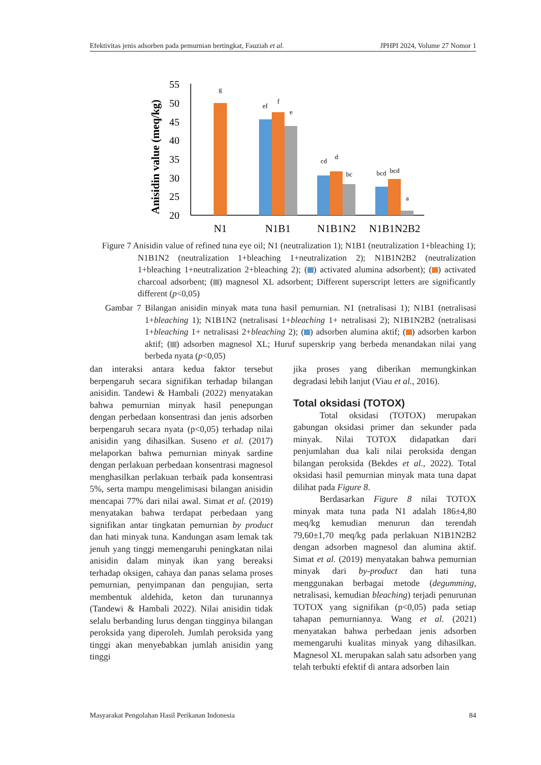Efektivitas jenis adsorben pada pemurnian bertingkat, Fauziah et al. JPHPI 2024, Volume 27 Nomor 1
Anisidin value (meq/kg)
55
50
45
40
35
30
25
20
g
ef
f
e
cd
d
bc
bcd
bcd
a
N1
N1B1
N1B1N2
N1B1N2B2
Figure 7 Anisidin value of refined tuna eye oil; N1 (neutralization 1); N1B1 (neutralization 1+bleaching 1); N1B1N2 (neutralization 1+bleaching 1+neutralization 2); N1B1N2B2 (neutralization 1+bleaching 1+neutralization 2+bleaching 2); ( ) activated alumina adsorbent); ( ) activated charcoal adsorbent; ( ) magnesol XL adsorbent; Different superscript letters are significantly different (p<0,05)
Gambar 7 Bilangan anisidin minyak mata tuna hasil pemurnian. N1 (netralisasi 1); N1B1 (netralisasi 1+bleaching 1); N1B1N2 (netralisasi 1+bleaching 1+ netralisasi 2); N1B1N2B2 (netralisasi 1+bleaching 1+ netralisasi 2+bleaching 2); ( ) adsorben alumina aktif; ( ) adsorben karbon aktif; ( ) adsorben magnesol XL; Huruf superskrip yang berbeda menandakan nilai yang berbeda nyata (p<0,05)
dan interaksi antara kedua faktor tersebut berpengaruh secara signifikan terhadap bilangan anisidin. Tandewi & Hambali (2022) menyatakan bahwa pemurnian minyak hasil penepungan dengan perbedaan konsentrasi dan jenis adsorben berpengaruh secara nyata (p<0,05) terhadap nilai anisidin yang dihasilkan. Suseno et al. (2017) melaporkan bahwa pemurnian minyak sardine dengan perlakuan perbedaan konsentrasi magnesol menghasilkan perlakuan terbaik pada konsentrasi 5%, serta mampu mengelimisasi bilangan anisidin mencapai 77% dari nilai awal. Simat et al. (2019) menyatakan bahwa terdapat perbedaan yang signifikan antar tingkatan pemurnian by product dan hati minyak tuna. Kandungan asam lemak tak jenuh yang tinggi memengaruhi peningkatan nilai anisidin dalam minyak ikan yang bereaksi terhadap oksigen, cahaya dan panas selama proses pemurnian, penyimpanan dan pengujian, serta membentuk aldehida, keton dan turunannya (Tandewi & Hambali 2022). Nilai anisidin tidak selalu berbanding lurus dengan tingginya bilangan peroksida yang diperoleh. Jumlah peroksida yang tinggi akan menyebabkan jumlah anisidin yang tinggi
jika proses yang diberikan memungkinkan degradasi lebih lanjut (Viau et al., 2016).
Total oksidasi (TOTOX)
Total oksidasi (TOTOX) merupakan gabungan oksidasi primer dan sekunder pada minyak. Nilai TOTOX didapatkan dari penjumlahan dua kali nilai peroksida dengan bilangan peroksida (Bekdes et al., 2022). Total oksidasi hasil pemurnian minyak mata tuna dapat dilihat pada Figure 8.
Berdasarkan Figure 8 nilai TOTOX minyak mata tuna pada N1 adalah 186±4,80 meq/kg kemudian menurun dan terendah 79,60±1,70 meq/kg pada perlakuan N1B1N2B2 dengan adsorben magnesol dan alumina aktif. Simat et al. (2019) menyatakan bahwa pemurnian minyak dari by-product dan hati tuna menggunakan berbagai metode (degumming, netralisasi, kemudian bleaching) terjadi penurunan TOTOX yang signifikan (p<0,05) pada setiap tahapan pemurniannya. Wang et al. (2021) menyatakan bahwa perbedaan jenis adsorben memengaruhi kualitas minyak yang dihasilkan. Magnesol XL merupakan salah satu adsorben yang telah terbukti efektif di antara adsorben lain
Masyarakat Pengolahan Hasil Perikanan Indonesia 84